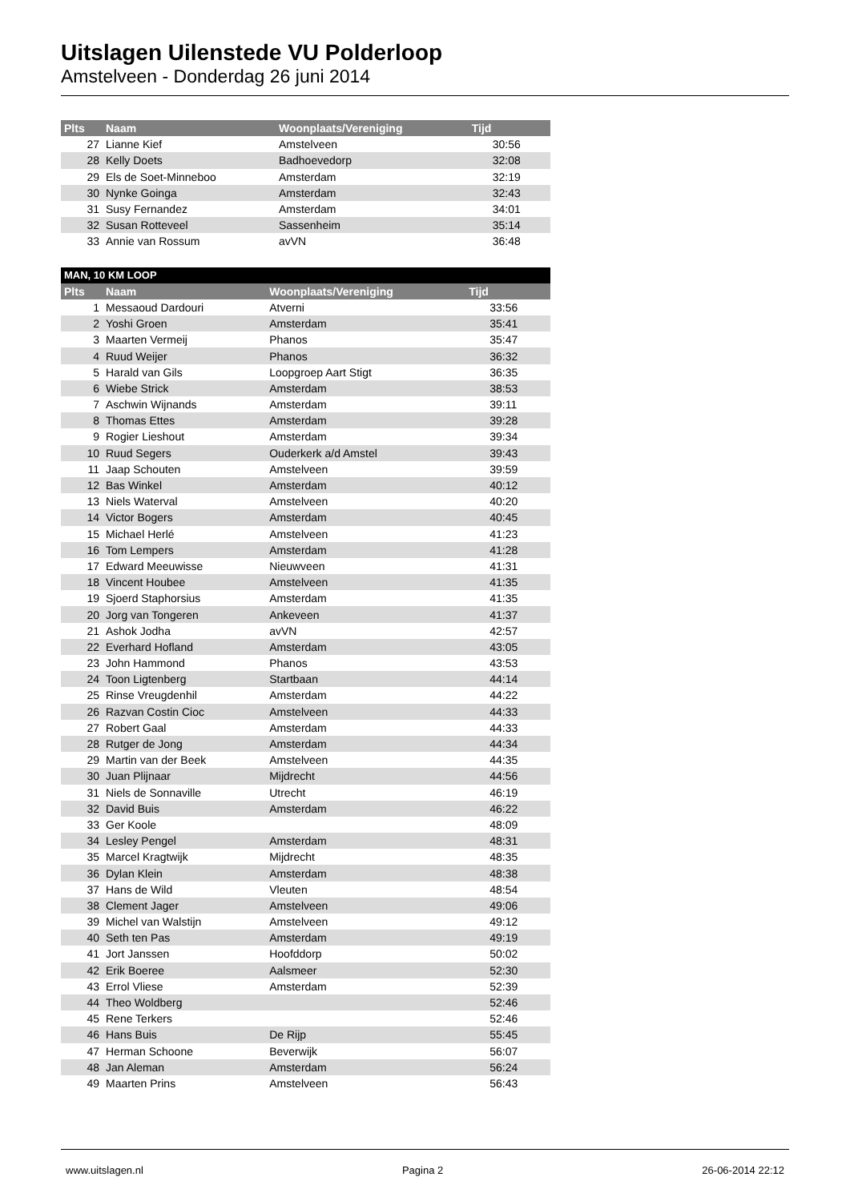Uitslagen Uilenstede VU Polderloop
Amstelveen - Donderdag 26 juni 2014
| Plts | Naam | Woonplaats/Vereniging | Tijd |
| --- | --- | --- | --- |
| 27 | Lianne Kief | Amstelveen | 30:56 |
| 28 | Kelly Doets | Badhoevedorp | 32:08 |
| 29 | Els de Soet-Minneboo | Amsterdam | 32:19 |
| 30 | Nynke Goinga | Amsterdam | 32:43 |
| 31 | Susy Fernandez | Amsterdam | 34:01 |
| 32 | Susan Rotteveel | Sassenheim | 35:14 |
| 33 | Annie van Rossum | avVN | 36:48 |
| MAN, 10 KM LOOP | | | |
| Plts | Naam | Woonplaats/Vereniging | Tijd |
| 1 | Messaoud Dardouri | Atverni | 33:56 |
| 2 | Yoshi Groen | Amsterdam | 35:41 |
| 3 | Maarten Vermeij | Phanos | 35:47 |
| 4 | Ruud Weijer | Phanos | 36:32 |
| 5 | Harald van Gils | Loopgroep Aart Stigt | 36:35 |
| 6 | Wiebe Strick | Amsterdam | 38:53 |
| 7 | Aschwin Wijnands | Amsterdam | 39:11 |
| 8 | Thomas Ettes | Amsterdam | 39:28 |
| 9 | Rogier Lieshout | Amsterdam | 39:34 |
| 10 | Ruud Segers | Ouderkerk a/d Amstel | 39:43 |
| 11 | Jaap Schouten | Amstelveen | 39:59 |
| 12 | Bas Winkel | Amsterdam | 40:12 |
| 13 | Niels Waterval | Amstelveen | 40:20 |
| 14 | Victor Bogers | Amsterdam | 40:45 |
| 15 | Michael Herlé | Amstelveen | 41:23 |
| 16 | Tom Lempers | Amsterdam | 41:28 |
| 17 | Edward Meeuwisse | Nieuwveen | 41:31 |
| 18 | Vincent Houbee | Amstelveen | 41:35 |
| 19 | Sjoerd Staphorsius | Amsterdam | 41:35 |
| 20 | Jorg van Tongeren | Ankeveen | 41:37 |
| 21 | Ashok Jodha | avVN | 42:57 |
| 22 | Everhard Hofland | Amsterdam | 43:05 |
| 23 | John Hammond | Phanos | 43:53 |
| 24 | Toon Ligtenberg | Startbaan | 44:14 |
| 25 | Rinse Vreugdenhil | Amsterdam | 44:22 |
| 26 | Razvan Costin Cioc | Amstelveen | 44:33 |
| 27 | Robert Gaal | Amsterdam | 44:33 |
| 28 | Rutger de Jong | Amsterdam | 44:34 |
| 29 | Martin van der Beek | Amstelveen | 44:35 |
| 30 | Juan Plijnaar | Mijdrecht | 44:56 |
| 31 | Niels de Sonnaville | Utrecht | 46:19 |
| 32 | David Buis | Amsterdam | 46:22 |
| 33 | Ger Koole | | 48:09 |
| 34 | Lesley Pengel | Amsterdam | 48:31 |
| 35 | Marcel Kragtwijk | Mijdrecht | 48:35 |
| 36 | Dylan Klein | Amsterdam | 48:38 |
| 37 | Hans de Wild | Vleuten | 48:54 |
| 38 | Clement Jager | Amstelveen | 49:06 |
| 39 | Michel van Walstijn | Amstelveen | 49:12 |
| 40 | Seth ten Pas | Amsterdam | 49:19 |
| 41 | Jort Janssen | Hoofddorp | 50:02 |
| 42 | Erik Boeree | Aalsmeer | 52:30 |
| 43 | Errol Vliese | Amsterdam | 52:39 |
| 44 | Theo Woldberg | | 52:46 |
| 45 | Rene Terkers | | 52:46 |
| 46 | Hans Buis | De Rijp | 55:45 |
| 47 | Herman Schoone | Beverwijk | 56:07 |
| 48 | Jan Aleman | Amsterdam | 56:24 |
| 49 | Maarten Prins | Amstelveen | 56:43 |
www.uitslagen.nl Pagina 2 26-06-2014 22:12